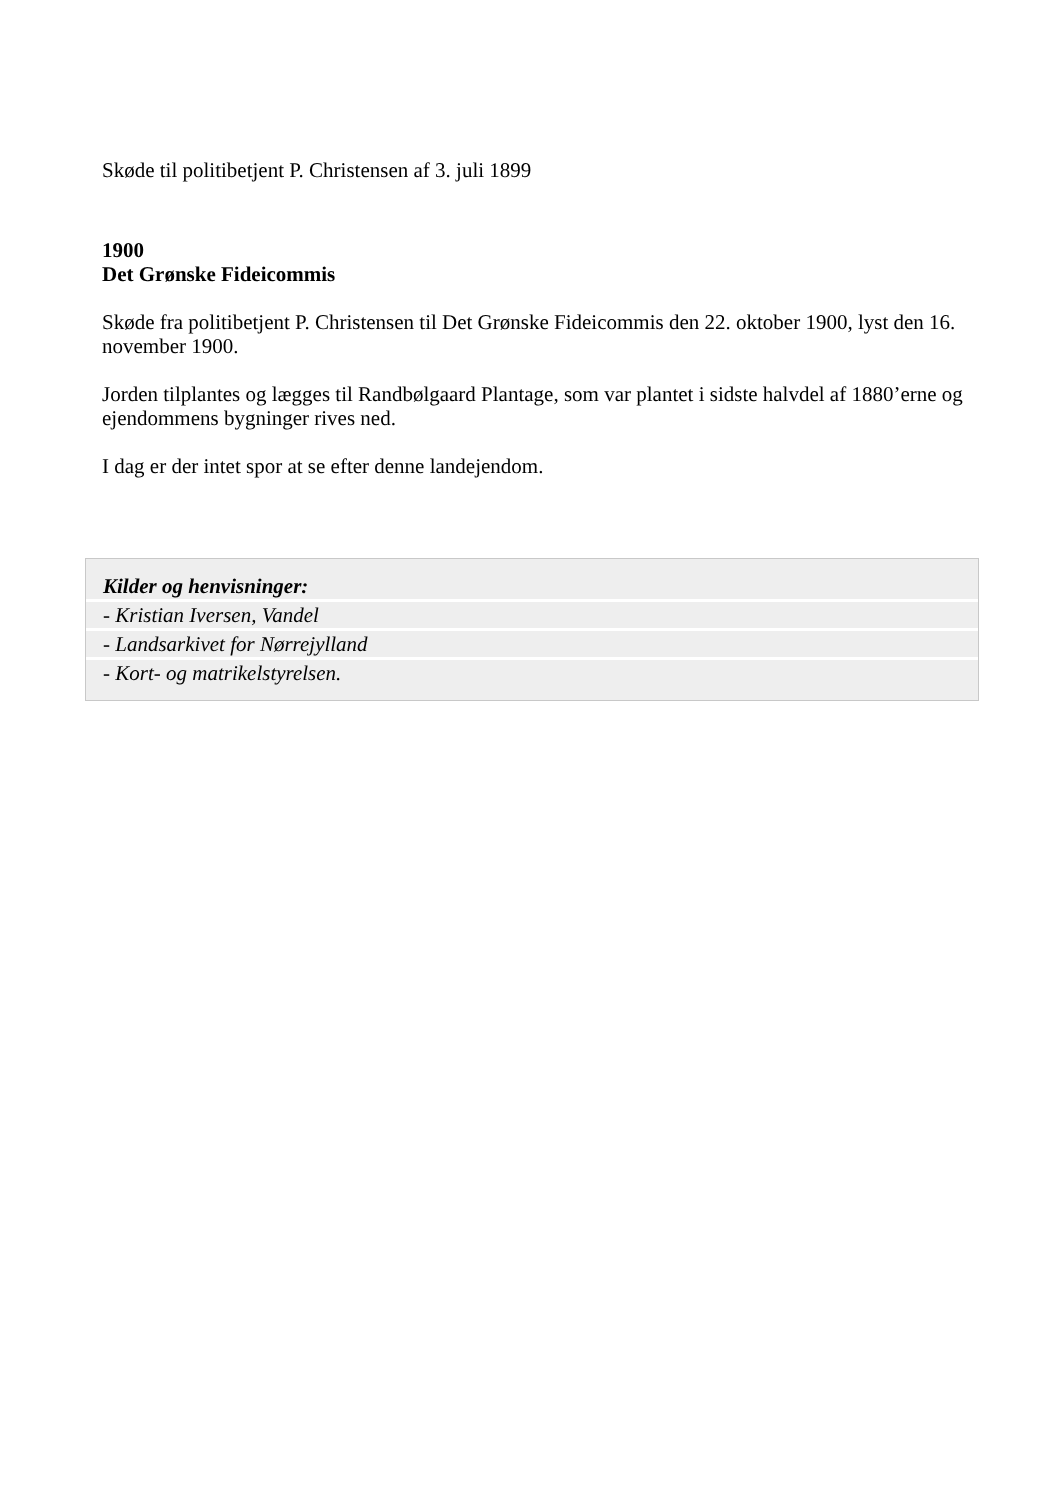Skøde til politibetjent P. Christensen af 3. juli 1899
1900
Det Grønske Fideicommis
Skøde fra politibetjent P. Christensen til Det Grønske Fideicommis den 22. oktober 1900, lyst den 16. november 1900.
Jorden tilplantes og lægges til Randbølgaard Plantage, som var plantet i sidste halvdel af 1880’erne og ejendommens bygninger rives ned.
I dag er der intet spor at se efter denne landejendom.
Kilder og henvisninger:
- Kristian Iversen, Vandel
- Landsarkivet for Nørrejylland
- Kort- og matrikelstyrelsen.